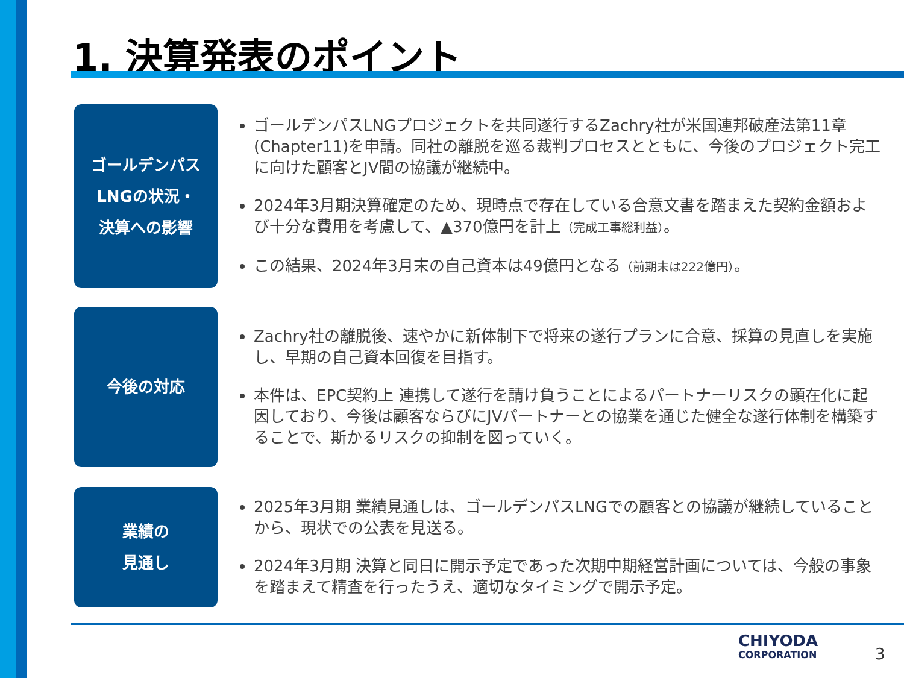1. 決算発表のポイント
ゴールデンパス
LNGの状況・
決算への影響
ゴールデンパスLNGプロジェクトを共同遂行するZachry社が米国連邦破産法第11章(Chapter11)を申請。同社の離脱を巡る裁判プロセスとともに、今後のプロジェクト完工に向けた顧客とJV間の協議が継続中。
2024年3月期決算確定のため、現時点で存在している合意文書を踏まえた契約金額および十分な費用を考慮して、▲370億円を計上（完成工事総利益）。
この結果、2024年3月末の自己資本は49億円となる（前期末は222億円）。
今後の対応
Zachry社の離脱後、速やかに新体制下で将来の遂行プランに合意、採算の見直しを実施し、早期の自己資本回復を目指す。
本件は、EPC契約上 連携して遂行を請け負うことによるパートナーリスクの顕在化に起因しており、今後は顧客ならびにJVパートナーとの協業を通じた健全な遂行体制を構築することで、斯かるリスクの抑制を図っていく。
業績の
見通し
2025年3月期 業績見通しは、ゴールデンパスLNGでの顧客との協議が継続していることから、現状での公表を見送る。
2024年3月期 決算と同日に開示予定であった次期中期経営計画については、今般の事象を踏まえて精査を行ったうえ、適切なタイミングで開示予定。
CHIYODA
CORPORATION
3